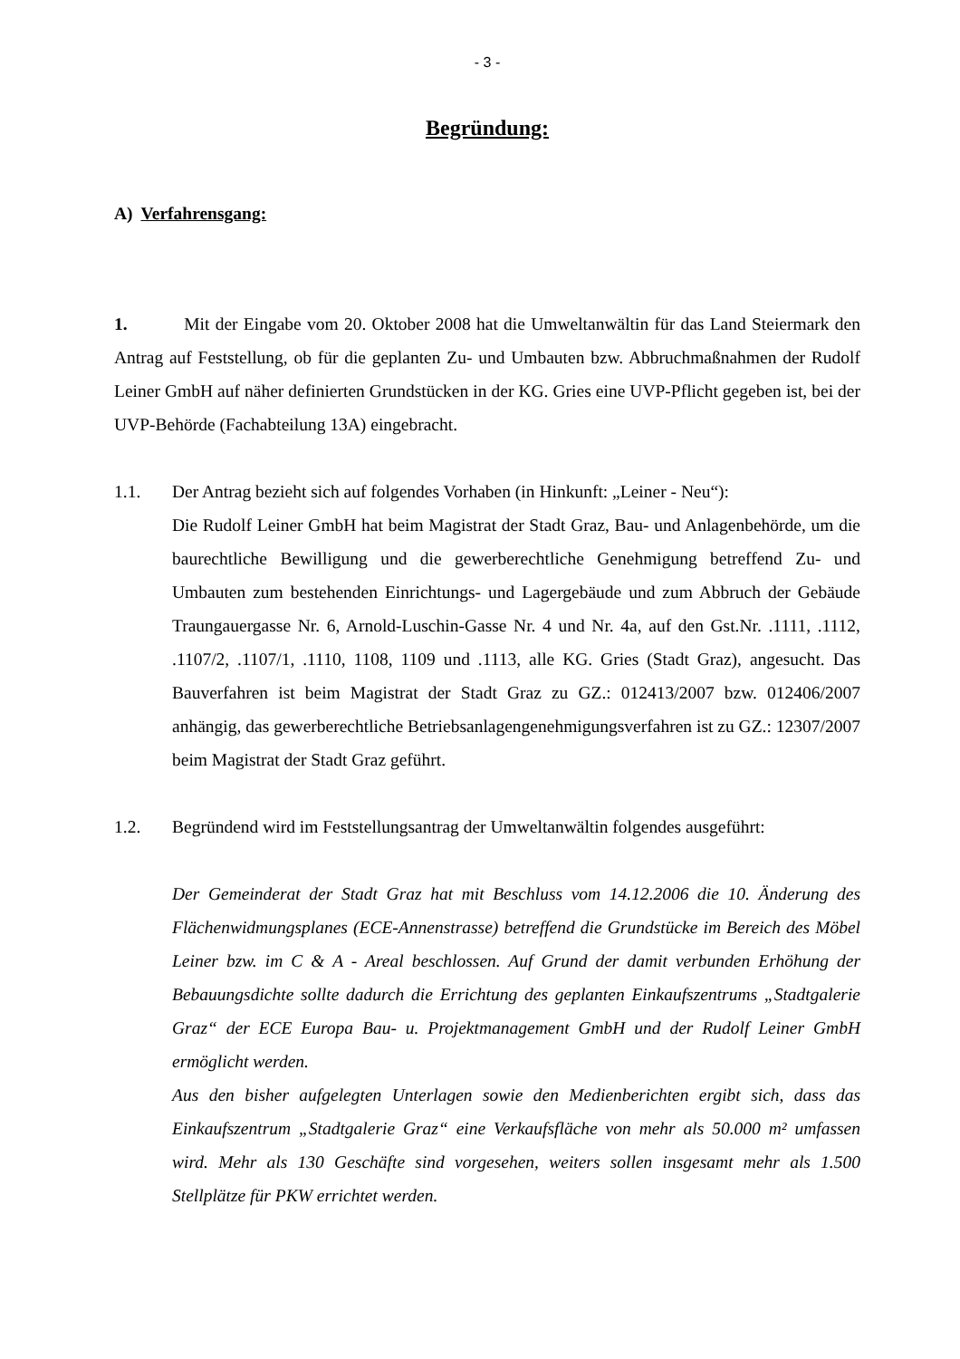- 3 -
Begründung:
A) Verfahrensgang:
1. Mit der Eingabe vom 20. Oktober 2008 hat die Umweltanwältin für das Land Steiermark den Antrag auf Feststellung, ob für die geplanten Zu- und Umbauten bzw. Abbruchmaßnahmen der Rudolf Leiner GmbH auf näher definierten Grundstücken in der KG. Gries eine UVP-Pflicht gegeben ist, bei der UVP-Behörde (Fachabteilung 13A) eingebracht.
1.1. Der Antrag bezieht sich auf folgendes Vorhaben (in Hinkunft: „Leiner - Neu“):
Die Rudolf Leiner GmbH hat beim Magistrat der Stadt Graz, Bau- und Anlagenbehörde, um die baurechtliche Bewilligung und die gewerberechtliche Genehmigung betreffend Zu- und Umbauten zum bestehenden Einrichtungs- und Lagergebäude und zum Abbruch der Gebäude Traungauergasse Nr. 6, Arnold-Luschin-Gasse Nr. 4 und Nr. 4a, auf den Gst.Nr. .1111, .1112, .1107/2, .1107/1, .1110, 1108, 1109 und .1113, alle KG. Gries (Stadt Graz), angesucht. Das Bauverfahren ist beim Magistrat der Stadt Graz zu GZ.: 012413/2007 bzw. 012406/2007 anhängig, das gewerberechtliche Betriebsanlagengenehmigungsverfahren ist zu GZ.: 12307/2007 beim Magistrat der Stadt Graz geführt.
1.2. Begründend wird im Feststellungsantrag der Umweltanwältin folgendes ausgeführt:
Der Gemeinderat der Stadt Graz hat mit Beschluss vom 14.12.2006 die 10. Änderung des Flächenwidmungsplanes (ECE-Annenstrasse) betreffend die Grundstücke im Bereich des Möbel Leiner bzw. im C & A - Areal beschlossen. Auf Grund der damit verbunden Erhöhung der Bebauungsdichte sollte dadurch die Errichtung des geplanten Einkaufszentrums „Stadtgalerie Graz“ der ECE Europa Bau- u. Projektmanagement GmbH und der Rudolf Leiner GmbH ermöglicht werden.
Aus den bisher aufgelegten Unterlagen sowie den Medienberichten ergibt sich, dass das Einkaufszentrum „Stadtgalerie Graz“ eine Verkaufsfläche von mehr als 50.000 m² umfassen wird. Mehr als 130 Geschäfte sind vorgesehen, weiters sollen insgesamt mehr als 1.500 Stellplätze für PKW errichtet werden.